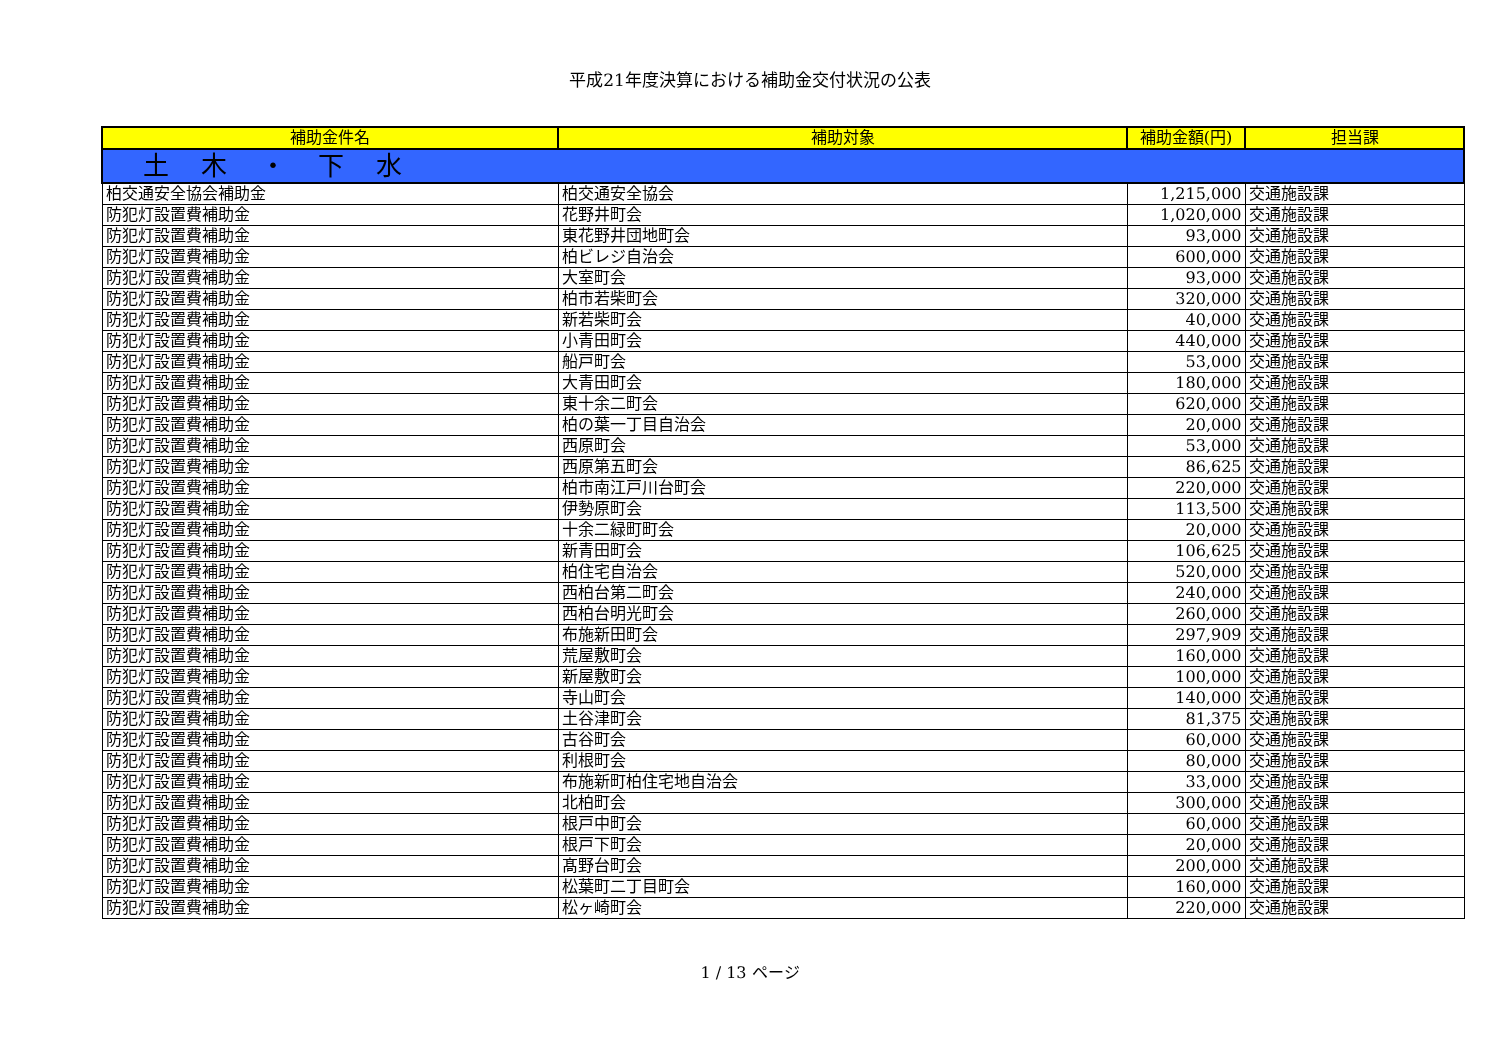平成21年度決算における補助金交付状況の公表
| 補助金件名 | 補助対象 | 補助金額(円) | 担当課 |
| --- | --- | --- | --- |
| 土 木 ・ 下 水 | | | |
| 柏交通安全協会補助金 | 柏交通安全協会 | 1,215,000 | 交通施設課 |
| 防犯灯設置費補助金 | 花野井町会 | 1,020,000 | 交通施設課 |
| 防犯灯設置費補助金 | 東花野井団地町会 | 93,000 | 交通施設課 |
| 防犯灯設置費補助金 | 柏ビレジ自治会 | 600,000 | 交通施設課 |
| 防犯灯設置費補助金 | 大室町会 | 93,000 | 交通施設課 |
| 防犯灯設置費補助金 | 柏市若柴町会 | 320,000 | 交通施設課 |
| 防犯灯設置費補助金 | 新若柴町会 | 40,000 | 交通施設課 |
| 防犯灯設置費補助金 | 小青田町会 | 440,000 | 交通施設課 |
| 防犯灯設置費補助金 | 船戸町会 | 53,000 | 交通施設課 |
| 防犯灯設置費補助金 | 大青田町会 | 180,000 | 交通施設課 |
| 防犯灯設置費補助金 | 東十余二町会 | 620,000 | 交通施設課 |
| 防犯灯設置費補助金 | 柏の葉一丁目自治会 | 20,000 | 交通施設課 |
| 防犯灯設置費補助金 | 西原町会 | 53,000 | 交通施設課 |
| 防犯灯設置費補助金 | 西原第五町会 | 86,625 | 交通施設課 |
| 防犯灯設置費補助金 | 柏市南江戸川台町会 | 220,000 | 交通施設課 |
| 防犯灯設置費補助金 | 伊勢原町会 | 113,500 | 交通施設課 |
| 防犯灯設置費補助金 | 十余二緑町町会 | 20,000 | 交通施設課 |
| 防犯灯設置費補助金 | 新青田町会 | 106,625 | 交通施設課 |
| 防犯灯設置費補助金 | 柏住宅自治会 | 520,000 | 交通施設課 |
| 防犯灯設置費補助金 | 西柏台第二町会 | 240,000 | 交通施設課 |
| 防犯灯設置費補助金 | 西柏台明光町会 | 260,000 | 交通施設課 |
| 防犯灯設置費補助金 | 布施新田町会 | 297,909 | 交通施設課 |
| 防犯灯設置費補助金 | 荒屋敷町会 | 160,000 | 交通施設課 |
| 防犯灯設置費補助金 | 新屋敷町会 | 100,000 | 交通施設課 |
| 防犯灯設置費補助金 | 寺山町会 | 140,000 | 交通施設課 |
| 防犯灯設置費補助金 | 土谷津町会 | 81,375 | 交通施設課 |
| 防犯灯設置費補助金 | 古谷町会 | 60,000 | 交通施設課 |
| 防犯灯設置費補助金 | 利根町会 | 80,000 | 交通施設課 |
| 防犯灯設置費補助金 | 布施新町柏住宅地自治会 | 33,000 | 交通施設課 |
| 防犯灯設置費補助金 | 北柏町会 | 300,000 | 交通施設課 |
| 防犯灯設置費補助金 | 根戸中町会 | 60,000 | 交通施設課 |
| 防犯灯設置費補助金 | 根戸下町会 | 20,000 | 交通施設課 |
| 防犯灯設置費補助金 | 髙野台町会 | 200,000 | 交通施設課 |
| 防犯灯設置費補助金 | 松葉町二丁目町会 | 160,000 | 交通施設課 |
| 防犯灯設置費補助金 | 松ヶ崎町会 | 220,000 | 交通施設課 |
1 / 13 ページ